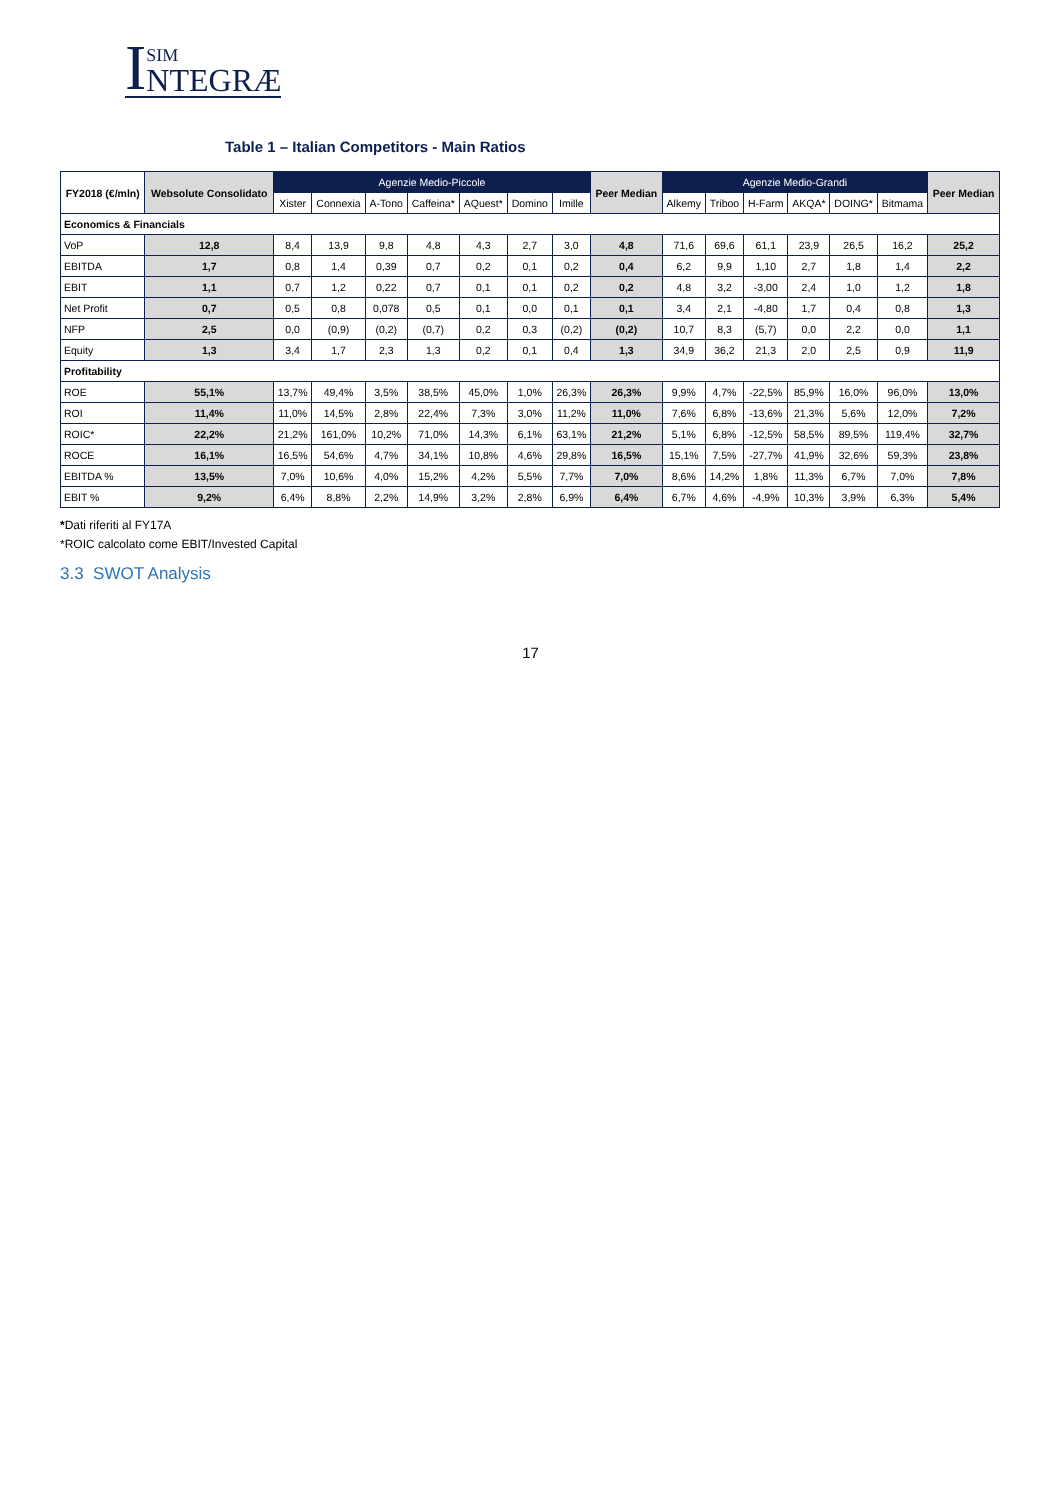I
SIM
NTEGRÆ
Table 1 – Italian Competitors - Main Ratios
| FY2018 (€/mln) | Websolute Consolidato | Agenzie Medio-Piccole | | | | | | | Peer Median | Agenzie Medio-Grandi | | | | | | Peer Median |
| --- | --- | --- | --- | --- | --- | --- | --- | --- | --- | --- | --- | --- | --- | --- | --- | --- |
| | | Xister | Connexia | A-Tono | Caffeina* | AQuest* | Domino | Imille | | Alkemy | Triboo | H-Farm | AKQA* | DOING* | Bitmama | |
| Economics & Financials | | | | | | | | | | | | | | | | |
| VoP | 12,8 | 8,4 | 13,9 | 9,8 | 4,8 | 4,3 | 2,7 | 3,0 | 4,8 | 71,6 | 69,6 | 61,1 | 23,9 | 26,5 | 16,2 | 25,2 |
| EBITDA | 1,7 | 0,8 | 1,4 | 0,39 | 0,7 | 0,2 | 0,1 | 0,2 | 0,4 | 6,2 | 9,9 | 1,10 | 2,7 | 1,8 | 1,4 | 2,2 |
| EBIT | 1,1 | 0,7 | 1,2 | 0,22 | 0,7 | 0,1 | 0,1 | 0,2 | 0,2 | 4,8 | 3,2 | -3,00 | 2,4 | 1,0 | 1,2 | 1,8 |
| Net Profit | 0,7 | 0,5 | 0,8 | 0,078 | 0,5 | 0,1 | 0,0 | 0,1 | 0,1 | 3,4 | 2,1 | -4,80 | 1,7 | 0,4 | 0,8 | 1,3 |
| NFP | 2,5 | 0,0 | (0,9) | (0,2) | (0,7) | 0,2 | 0,3 | (0,2) | (0,2) | 10,7 | 8,3 | (5,7) | 0,0 | 2,2 | 0,0 | 1,1 |
| Equity | 1,3 | 3,4 | 1,7 | 2,3 | 1,3 | 0,2 | 0,1 | 0,4 | 1,3 | 34,9 | 36,2 | 21,3 | 2,0 | 2,5 | 0,9 | 11,9 |
| Profitability | | | | | | | | | | | | | | | | |
| ROE | 55,1% | 13,7% | 49,4% | 3,5% | 38,5% | 45,0% | 1,0% | 26,3% | 26,3% | 9,9% | 4,7% | -22,5% | 85,9% | 16,0% | 96,0% | 13,0% |
| ROI | 11,4% | 11,0% | 14,5% | 2,8% | 22,4% | 7,3% | 3,0% | 11,2% | 11,0% | 7,6% | 6,8% | -13,6% | 21,3% | 5,6% | 12,0% | 7,2% |
| ROIC* | 22,2% | 21,2% | 161,0% | 10,2% | 71,0% | 14,3% | 6,1% | 63,1% | 21,2% | 5,1% | 6,8% | -12,5% | 58,5% | 89,5% | 119,4% | 32,7% |
| ROCE | 16,1% | 16,5% | 54,6% | 4,7% | 34,1% | 10,8% | 4,6% | 29,8% | 16,5% | 15,1% | 7,5% | -27,7% | 41,9% | 32,6% | 59,3% | 23,8% |
| EBITDA % | 13,5% | 7,0% | 10,6% | 4,0% | 15,2% | 4,2% | 5,5% | 7,7% | 7,0% | 8,6% | 14,2% | 1,8% | 11,3% | 6,7% | 7,0% | 7,8% |
| EBIT % | 9,2% | 6,4% | 8,8% | 2,2% | 14,9% | 3,2% | 2,8% | 6,9% | 6,4% | 6,7% | 4,6% | -4,9% | 10,3% | 3,9% | 6,3% | 5,4% |
*Dati riferiti al FY17A
*ROIC calcolato come EBIT/Invested Capital
3.3 SWOT Analysis
17